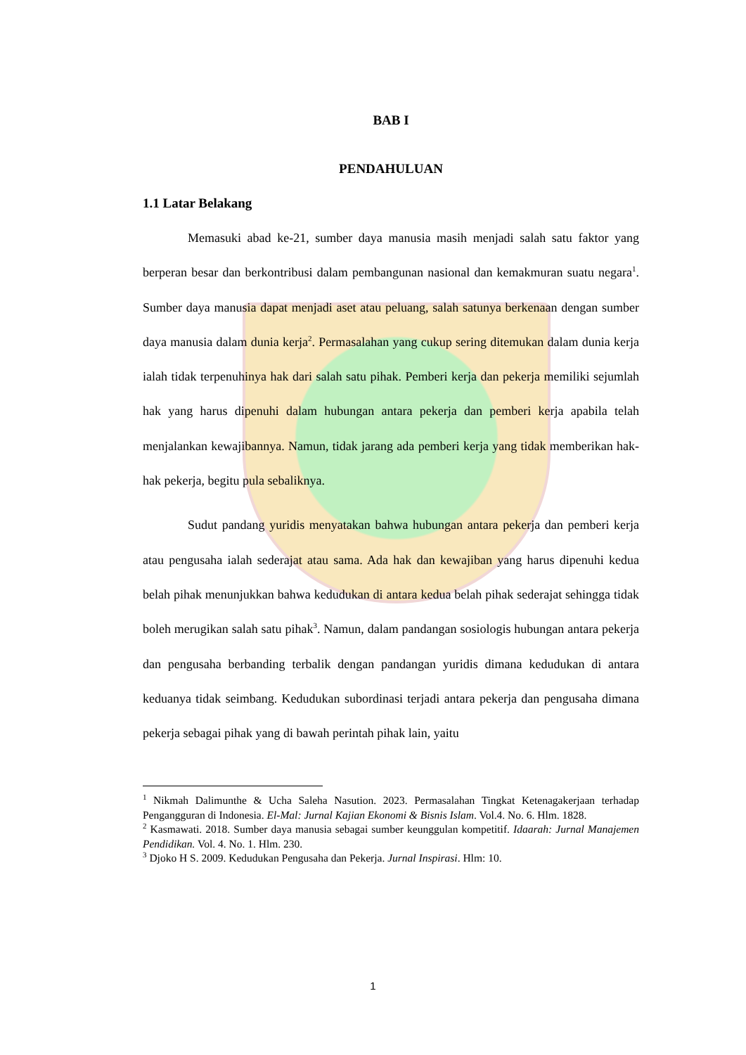BAB I
PENDAHULUAN
1.1 Latar Belakang
Memasuki abad ke-21, sumber daya manusia masih menjadi salah satu faktor yang berperan besar dan berkontribusi dalam pembangunan nasional dan kemakmuran suatu negara<sup>1</sup>. Sumber daya manusia dapat menjadi aset atau peluang, salah satunya berkenaan dengan sumber daya manusia dalam dunia kerja<sup>2</sup>. Permasalahan yang cukup sering ditemukan dalam dunia kerja ialah tidak terpenuhinya hak dari salah satu pihak. Pemberi kerja dan pekerja memiliki sejumlah hak yang harus dipenuhi dalam hubungan antara pekerja dan pemberi kerja apabila telah menjalankan kewajibannya. Namun, tidak jarang ada pemberi kerja yang tidak memberikan hak-hak pekerja, begitu pula sebaliknya.
Sudut pandang yuridis menyatakan bahwa hubungan antara pekerja dan pemberi kerja atau pengusaha ialah sederajat atau sama. Ada hak dan kewajiban yang harus dipenuhi kedua belah pihak menunjukkan bahwa kedudukan di antara kedua belah pihak sederajat sehingga tidak boleh merugikan salah satu pihak<sup>3</sup>. Namun, dalam pandangan sosiologis hubungan antara pekerja dan pengusaha berbanding terbalik dengan pandangan yuridis dimana kedudukan di antara keduanya tidak seimbang. Kedudukan subordinasi terjadi antara pekerja dan pengusaha dimana pekerja sebagai pihak yang di bawah perintah pihak lain, yaitu
<sup>1</sup> Nikmah Dalimunthe & Ucha Saleha Nasution. 2023. Permasalahan Tingkat Ketenagakerjaan terhadap Pengangguran di Indonesia. El-Mal: Jurnal Kajian Ekonomi & Bisnis Islam. Vol.4. No. 6. Hlm. 1828.
<sup>2</sup> Kasmawati. 2018. Sumber daya manusia sebagai sumber keunggulan kompetitif. Idaarah: Jurnal Manajemen Pendidikan. Vol. 4. No. 1. Hlm. 230.
<sup>3</sup> Djoko H S. 2009. Kedudukan Pengusaha dan Pekerja. Jurnal Inspirasi. Hlm: 10.
1